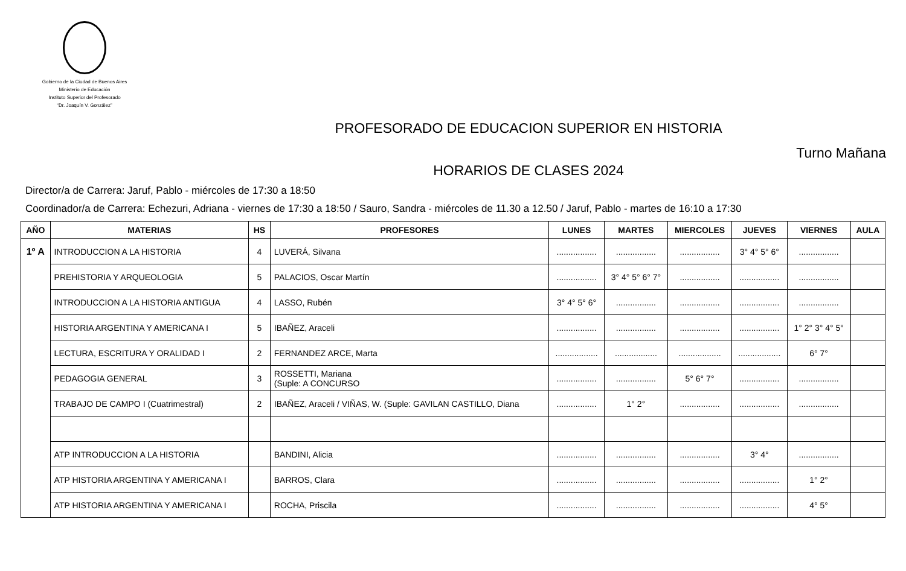Gobierno de la Ciudad de Buenos Aires
Ministerio de Educación
Instituto Superior del Profesorado
“Dr. Joaquín V. González”
PROFESORADO DE EDUCACION SUPERIOR EN HISTORIA
Turno Mañana
HORARIOS DE CLASES 2024
Director/a de Carrera: Jaruf, Pablo - miércoles de 17:30 a 18:50
Coordinador/a de Carrera: Echezuri, Adriana - viernes de 17:30 a 18:50 / Sauro, Sandra - miércoles de 11.30 a 12.50 / Jaruf, Pablo - martes de 16:10 a 17:30
| AÑO | MATERIAS | HS | PROFESORES | LUNES | MARTES | MIERCOLES | JUEVES | VIERNES | AULA |
| --- | --- | --- | --- | --- | --- | --- | --- | --- | --- |
| 1º A | INTRODUCCION A LA HISTORIA | 4 | LUVERÁ, Silvana | ................. | ................. | ................. | 3° 4° 5° 6° | ................. | |
| | PREHISTORIA Y ARQUEOLOGIA | 5 | PALACIOS, Oscar Martín | ................. | 3° 4° 5° 6° 7° | ................. | ................. | ................. | |
| | INTRODUCCION A LA HISTORIA ANTIGUA | 4 | LASSO, Rubén | 3° 4° 5° 6° | ................. | ................. | ................. | ................. | |
| | HISTORIA ARGENTINA Y AMERICANA I | 5 | IBAÑEZ, Araceli | ................. | ................. | ................. | ................. | 1° 2° 3° 4° 5° | |
| | LECTURA, ESCRITURA Y ORALIDAD I | 2 | FERNANDEZ ARCE, Marta | .................. | .................. | .................. | .................. | 6° 7° | |
| | PEDAGOGIA GENERAL | 3 | ROSSETTI, Mariana (Suple: A CONCURSO | ................. | ................. | 5° 6° 7° | ................. | ................. | |
| | TRABAJO DE CAMPO I (Cuatrimestral) | 2 | IBAÑEZ, Araceli / VIÑAS, W. (Suple: GAVILAN CASTILLO, Diana | ................. | 1° 2° | ................. | ................. | ................. | |
| | ATP INTRODUCCION A LA HISTORIA | | BANDINI, Alicia | ................. | ................. | ................. | 3° 4° | ................. | |
| | ATP HISTORIA ARGENTINA Y AMERICANA I | | BARROS, Clara | ................. | ................. | ................. | ................. | 1° 2° | |
| | ATP HISTORIA ARGENTINA Y AMERICANA I | | ROCHA, Priscila | ................. | ................. | ................. | ................. | 4° 5° | |